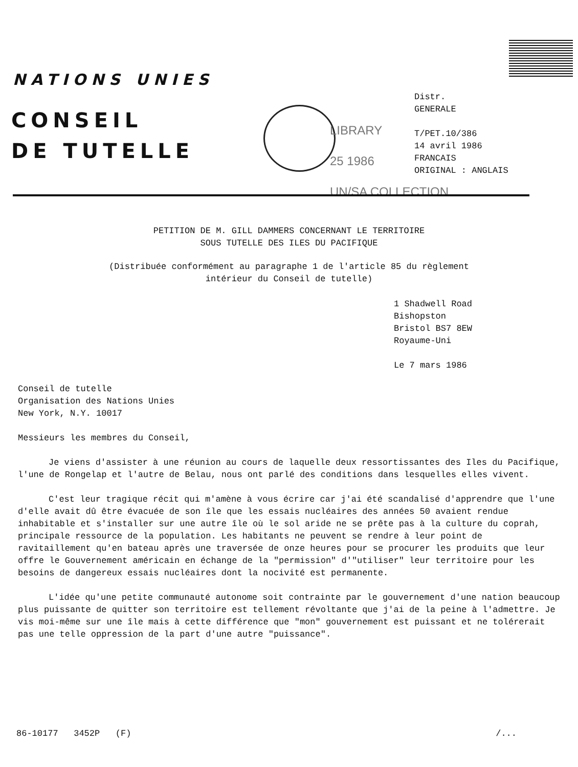NATIONS UNIES
CONSEIL
DE TUTELLE
LIBRARY
25 1986
UN/SA COLLECTION
Distr.
GENERALE
T/PET.10/386
14 avril 1986
FRANCAIS
ORIGINAL : ANGLAIS
PETITION DE M. GILL DAMMERS CONCERNANT LE TERRITOIRE
SOUS TUTELLE DES ILES DU PACIFIQUE
(Distribuée conformément au paragraphe 1 de l'article 85 du règlement
intérieur du Conseil de tutelle)
1 Shadwell Road
Bishopston
Bristol BS7 8EW
Royaume-Uni
Le 7 mars 1986
Conseil de tutelle
Organisation des Nations Unies
New York, N.Y. 10017
Messieurs les membres du Conseil,
Je viens d'assister à une réunion au cours de laquelle deux ressortissantes des Iles du Pacifique, l'une de Rongelap et l'autre de Belau, nous ont parlé des conditions dans lesquelles elles vivent.
C'est leur tragique récit qui m'amène à vous écrire car j'ai été scandalisé d'apprendre que l'une d'elle avait dû être évacuée de son île que les essais nucléaires des années 50 avaient rendue inhabitable et s'installer sur une autre île où le sol aride ne se prête pas à la culture du coprah, principale ressource de la population. Les habitants ne peuvent se rendre à leur point de ravitaillement qu'en bateau après une traversée de onze heures pour se procurer les produits que leur offre le Gouvernement américain en échange de la "permission" d'"utiliser" leur territoire pour les besoins de dangereux essais nucléaires dont la nocivité est permanente.
L'idée qu'une petite communauté autonome soit contrainte par le gouvernement d'une nation beaucoup plus puissante de quitter son territoire est tellement révoltante que j'ai de la peine à l'admettre. Je vis moi-même sur une île mais à cette différence que "mon" gouvernement est puissant et ne tolérerait pas une telle oppression de la part d'une autre "puissance".
86-10177 3452P (F) /...